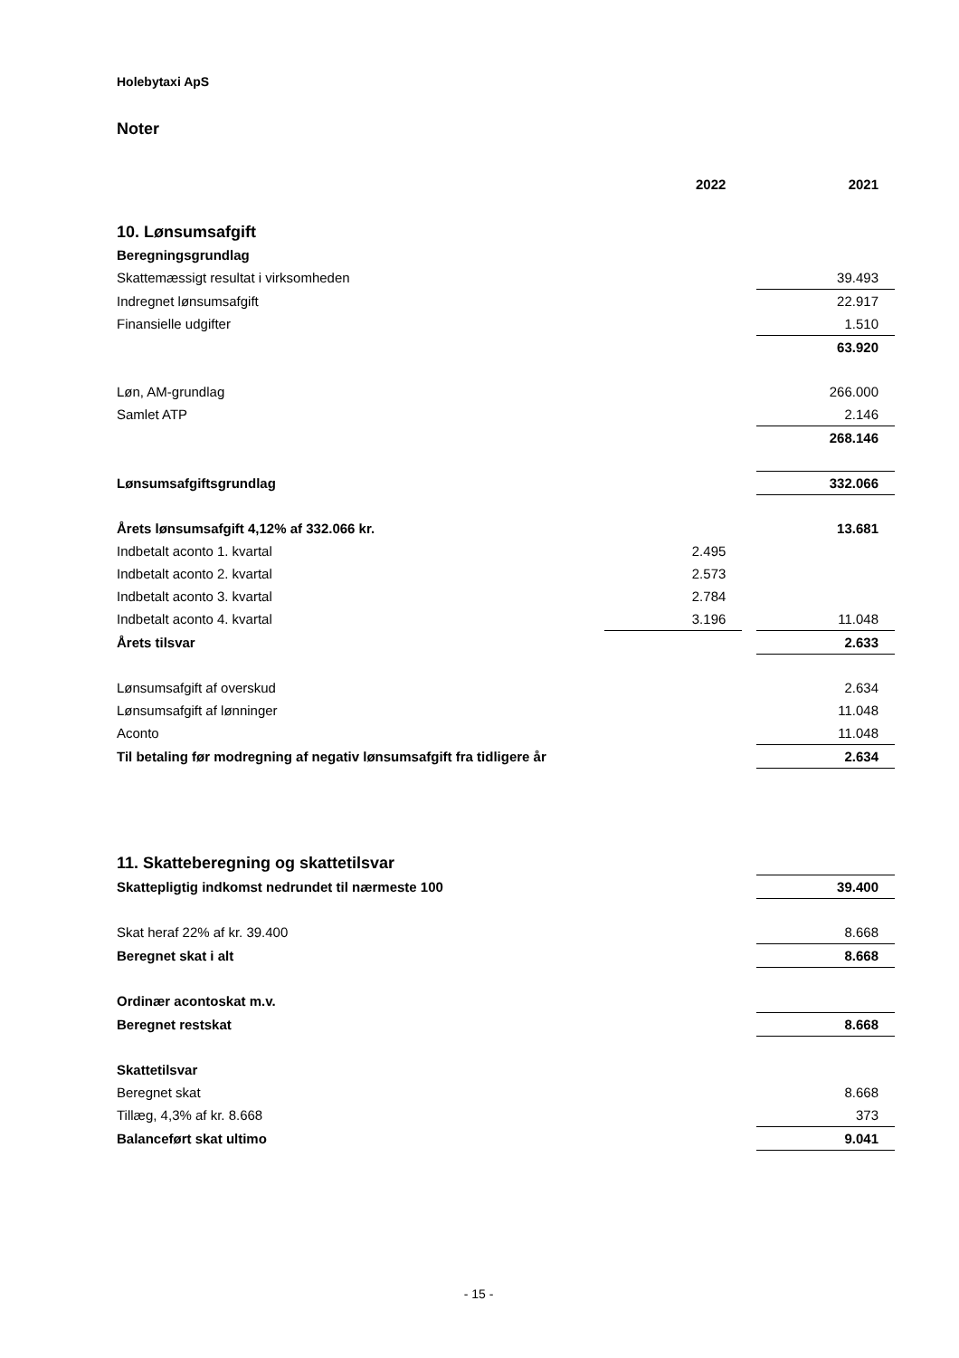Holebytaxi ApS
Noter
| | 2022 | | 2021 |
| 10. Lønsumsafgift | | | |
| Beregningsgrundlag | | | |
| Skattemæssigt resultat i virksomheden | | | 39.493 |
| Indregnet lønsumsafgift | | | 22.917 |
| Finansielle udgifter | | | 1.510 |
| | | | 63.920 |
| Løn, AM-grundlag | | | 266.000 |
| Samlet ATP | | | 2.146 |
| | | | 268.146 |
| Lønsumsafgiftsgrundlag | | | 332.066 |
| Årets lønsumsafgift 4,12% af 332.066 kr. | | | 13.681 |
| Indbetalt aconto 1. kvartal | 2.495 | | |
| Indbetalt aconto 2. kvartal | 2.573 | | |
| Indbetalt aconto 3. kvartal | 2.784 | | |
| Indbetalt aconto 4. kvartal | 3.196 | | 11.048 |
| Årets tilsvar | | | 2.633 |
| Lønsumsafgift af overskud | | | 2.634 |
| Lønsumsafgift af lønninger | | | 11.048 |
| Aconto | | | 11.048 |
| Til betaling før modregning af negativ lønsumsafgift fra tidligere år | | | 2.634 |
| 11. Skatteberegning og skattetilsvar | | | |
| Skattepligtig indkomst nedrundet til nærmeste 100 | | | 39.400 |
| Skat heraf 22% af kr. 39.400 | | | 8.668 |
| Beregnet skat i alt | | | 8.668 |
| Ordinær acontoskat m.v. | | | |
| Beregnet restskat | | | 8.668 |
| Skattetilsvar | | | |
| Beregnet skat | | | 8.668 |
| Tillæg, 4,3% af kr. 8.668 | | | 373 |
| Balanceført skat ultimo | | | 9.041 |
- 15 -